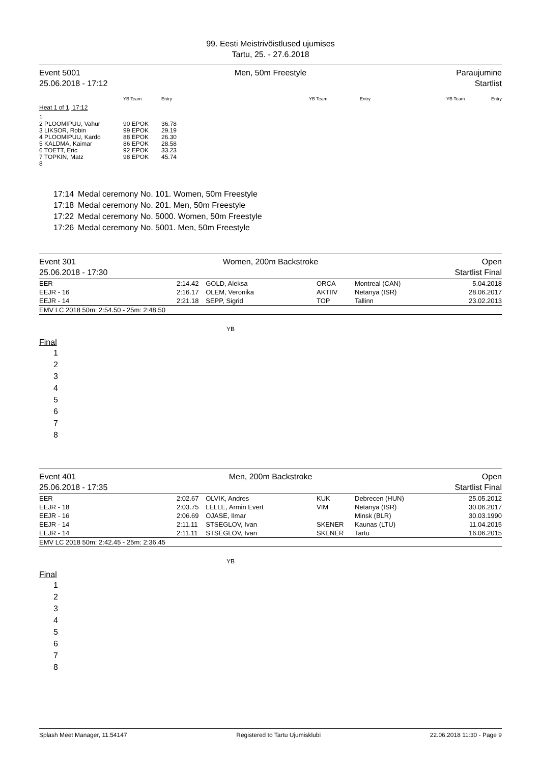99. Eesti Meistrivõistlused ujumises
Tartu, 25. - 27.6.2018
Event 5001
25.06.2018 - 17:12
Men, 50m Freestyle Paraujumine
Startlist
| | YB Team | Entry | YB Team | Entry | YB Team | Entry |
| Heat 1 of 1, 17:12 | | | | | | |
| 1 | | | | | | |
| 2 PLOOMIPUU, Vahur | 90 EPOK | 36.78 | | | | |
| 3 LIKSOR, Robin | 99 EPOK | 29.19 | | | | |
| 4 PLOOMIPUU, Kardo | 88 EPOK | 26.30 | | | | |
| 5 KALDMA, Kaimar | 86 EPOK | 28.58 | | | | |
| 6 TOETT, Eric | 92 EPOK | 33.23 | | | | |
| 7 TOPKIN, Matz | 98 EPOK | 45.74 | | | | |
| 8 | | | | | | |
| 17:14 | Medal ceremony No. 101. Women, 50m Freestyle |
| 17:18 | Medal ceremony No. 201. Men, 50m Freestyle |
| 17:22 | Medal ceremony No. 5000. Women, 50m Freestyle |
| 17:26 | Medal ceremony No. 5001. Men, 50m Freestyle |
Event 301
25.06.2018 - 17:30
Women, 200m Backstroke Open
Startlist Final
| EER | 2:14.42 | GOLD, Aleksa | ORCA | Montreal (CAN) | 5.04.2018 |
| EEJR - 16 | 2:16.17 | OLEM, Veronika | AKTIIV | Netanya (ISR) | 28.06.2017 |
| EEJR - 14 | 2:21.18 | SEPP, Sigrid | TOP | Tallinn | 23.02.2013 |
| EMV LC 2018 50m: 2:54.50 - 25m: 2:48.50 | | | | | |
YB
Final
1
2
3
4
5
6
7
8
Event 401
25.06.2018 - 17:35
Men, 200m Backstroke Open
Startlist Final
| EER | 2:02.67 | OLVIK, Andres | KUK | Debrecen (HUN) | 25.05.2012 |
| EEJR - 18 | 2:03.75 | LELLE, Armin Evert | VIM | Netanya (ISR) | 30.06.2017 |
| EEJR - 16 | 2:06.69 | OJASE, Ilmar | | Minsk (BLR) | 30.03.1990 |
| EEJR - 14 | 2:11.11 | STSEGLOV, Ivan | SKENER | Kaunas (LTU) | 11.04.2015 |
| EEJR - 14 | 2:11.11 | STSEGLOV, Ivan | SKENER | Tartu | 16.06.2015 |
| EMV LC 2018 50m: 2:42.45 - 25m: 2:36.45 | | | | | |
YB
Final
1
2
3
4
5
6
7
8
Splash Meet Manager, 11.54147 Registered to Tartu Ujumisklubi 22.06.2018 11:30 - Page 9